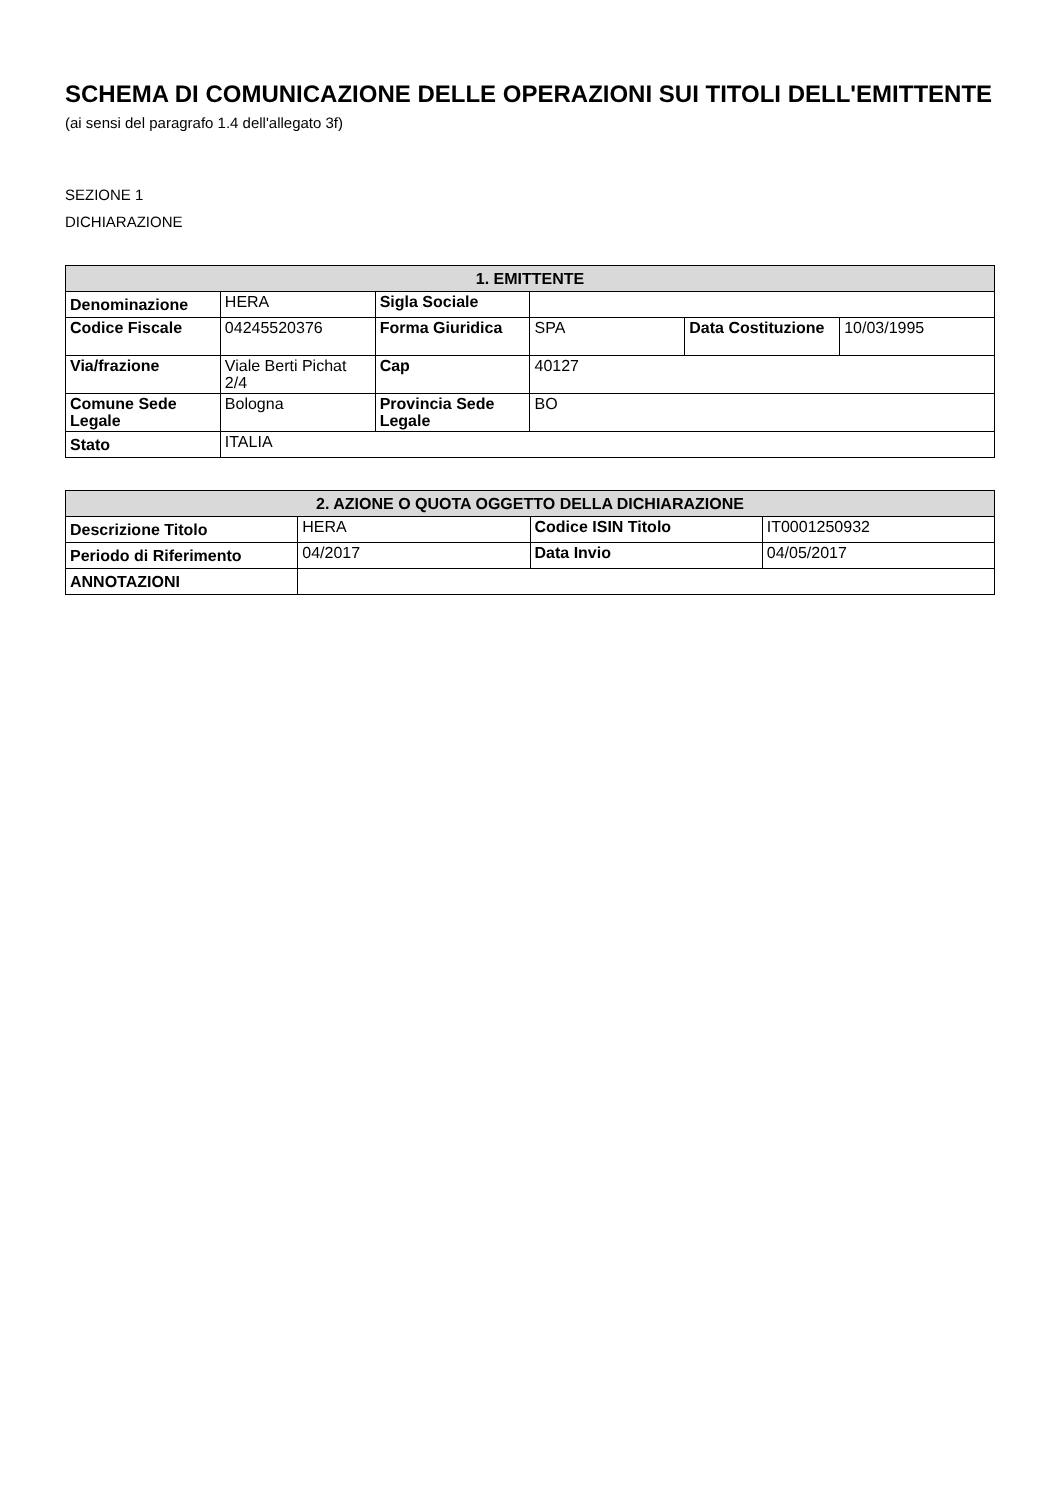SCHEMA DI COMUNICAZIONE DELLE OPERAZIONI SUI TITOLI DELL'EMITTENTE
(ai sensi del paragrafo 1.4 dell'allegato 3f)
SEZIONE 1
DICHIARAZIONE
| 1. EMITTENTE | | | | | |
| --- | --- | --- | --- | --- | --- |
| Denominazione | HERA | Sigla Sociale | | | |
| Codice Fiscale | 04245520376 | Forma Giuridica | SPA | Data Costituzione | 10/03/1995 |
| Via/frazione | Viale Berti Pichat 2/4 | Cap | 40127 | | |
| Comune Sede Legale | Bologna | Provincia Sede Legale | BO | | |
| Stato | ITALIA | | | | |
| 2. AZIONE O QUOTA OGGETTO DELLA DICHIARAZIONE | | | |
| --- | --- | --- | --- |
| Descrizione Titolo | HERA | Codice ISIN Titolo | IT0001250932 |
| Periodo di Riferimento | 04/2017 | Data Invio | 04/05/2017 |
| ANNOTAZIONI | | | |